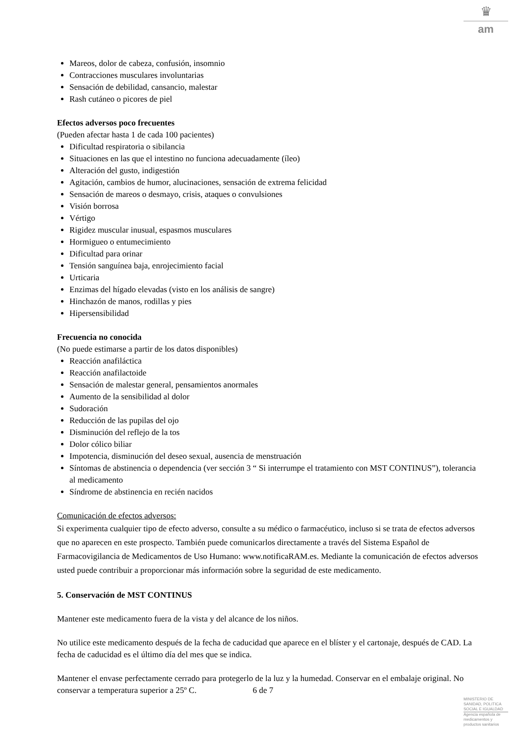♛
am
Mareos, dolor de cabeza, confusión, insomnio
Contracciones musculares involuntarias
Sensación de debilidad, cansancio, malestar
Rash cutáneo o picores de piel
Efectos adversos poco frecuentes
(Pueden afectar hasta 1 de cada 100 pacientes)
Dificultad respiratoria o sibilancia
Situaciones en las que el intestino no funciona adecuadamente (íleo)
Alteración del gusto, indigestión
Agitación, cambios de humor, alucinaciones, sensación de extrema felicidad
Sensación de mareos o desmayo, crisis, ataques o convulsiones
Visión borrosa
Vértigo
Rigidez muscular inusual, espasmos musculares
Hormigueo o entumecimiento
Dificultad para orinar
Tensión sanguínea baja, enrojecimiento facial
Urticaria
Enzimas del hígado elevadas (visto en los análisis de sangre)
Hinchazón de manos, rodillas y pies
Hipersensibilidad
Frecuencia no conocida
(No puede estimarse a partir de los datos disponibles)
Reacción anafiláctica
Reacción anafilactoide
Sensación de malestar general, pensamientos anormales
Aumento de la sensibilidad al dolor
Sudoración
Reducción de las pupilas del ojo
Disminución del reflejo de la tos
Dolor cólico biliar
Impotencia, disminución del deseo sexual, ausencia de menstruación
Síntomas de abstinencia o dependencia (ver sección 3 “ Si interrumpe el tratamiento con MST CONTINUS”), tolerancia al medicamento
Síndrome de abstinencia en recién nacidos
Comunicación de efectos adversos:
Si experimenta cualquier tipo de efecto adverso, consulte a su médico o farmacéutico, incluso si se trata de efectos adversos que no aparecen en este prospecto. También puede comunicarlos directamente a través del Sistema Español de Farmacovigilancia de Medicamentos de Uso Humano: www.notificaRAM.es. Mediante la comunicación de efectos adversos usted puede contribuir a proporcionar más información sobre la seguridad de este medicamento.
5. Conservación de MST CONTINUS
Mantener este medicamento fuera de la vista y del alcance de los niños.
No utilice este medicamento después de la fecha de caducidad que aparece en el blíster y el cartonaje, después de CAD. La fecha de caducidad es el último día del mes que se indica.
Mantener el envase perfectamente cerrado para protegerlo de la luz y la humedad. Conservar en el embalaje original. No conservar a temperatura superior a 25º C.
6 de 7
MINISTERIO DE
SANIDAD, POLITICA
SOCIAL E IGUALDAD
Agencia española de
medicamentos y
productos sanitarios